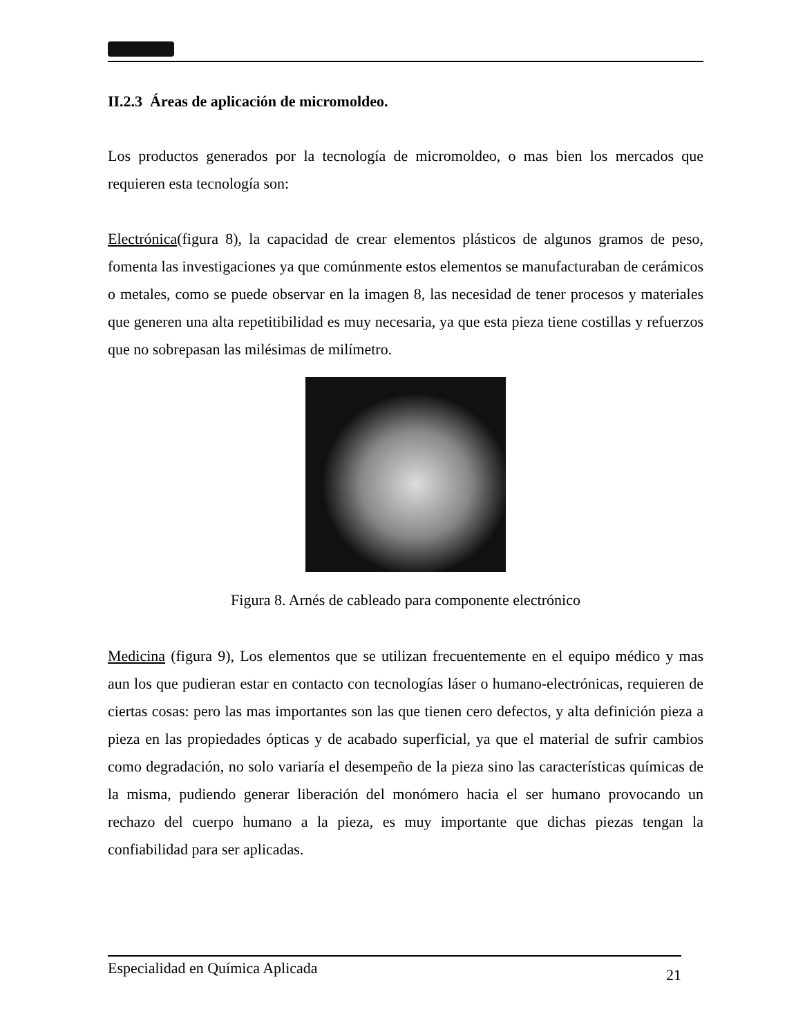II.2.3 Áreas de aplicación de micromoldeo.
Los productos generados por la tecnología de micromoldeo, o mas bien los mercados que requieren esta tecnología son:
Electrónica(figura 8), la capacidad de crear elementos plásticos de algunos gramos de peso, fomenta las investigaciones ya que comúnmente estos elementos se manufacturaban de cerámicos o metales, como se puede observar en la imagen 8, las necesidad de tener procesos y materiales que generen una alta repetitibilidad es muy necesaria, ya que esta pieza tiene costillas y refuerzos que no sobrepasan las milésimas de milímetro.
Figura 8. Arnés de cableado para componente electrónico
Medicina (figura 9), Los elementos que se utilizan frecuentemente en el equipo médico y mas aun los que pudieran estar en contacto con tecnologías láser o humano-electrónicas, requieren de ciertas cosas: pero las mas importantes son las que tienen cero defectos, y alta definición pieza a pieza en las propiedades ópticas y de acabado superficial, ya que el material de sufrir cambios como degradación, no solo variaría el desempeño de la pieza sino las características químicas de la misma, pudiendo generar liberación del monómero hacia el ser humano provocando un rechazo del cuerpo humano a la pieza, es muy importante que dichas piezas tengan la confiabilidad para ser aplicadas.
Especialidad en Química Aplicada 21